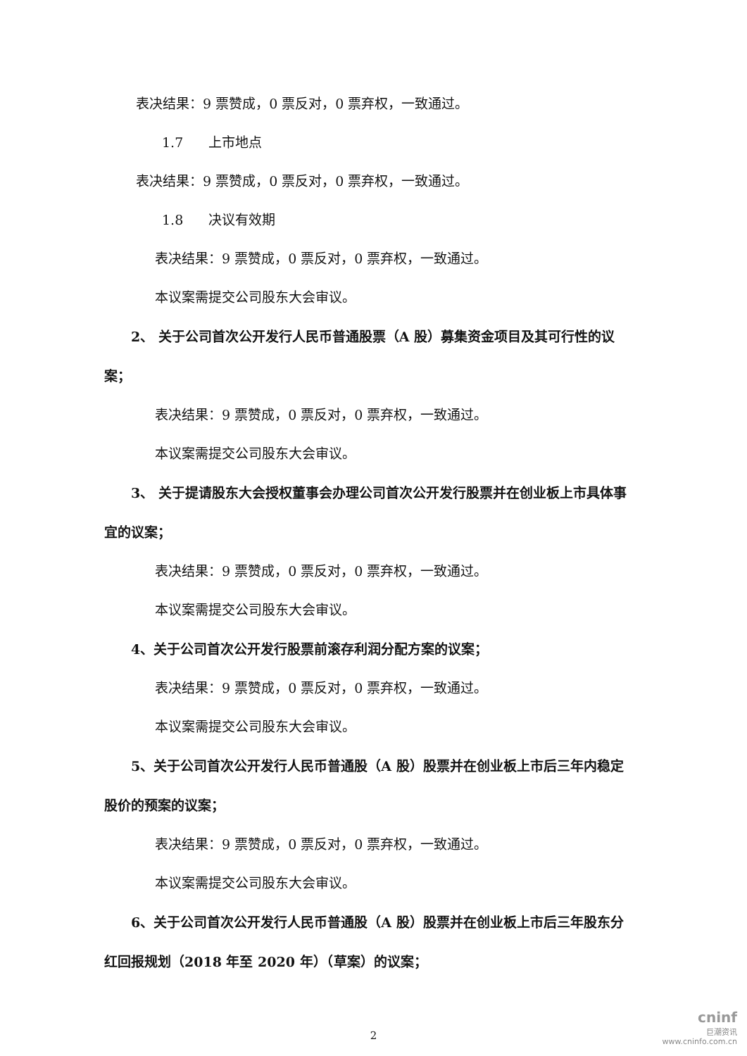表决结果：9 票赞成，0 票反对，0 票弃权，一致通过。
1.7 上市地点
表决结果：9 票赞成，0 票反对，0 票弃权，一致通过。
1.8 决议有效期
表决结果：9 票赞成，0 票反对，0 票弃权，一致通过。
本议案需提交公司股东大会审议。
2、 关于公司首次公开发行人民币普通股票（A 股）募集资金项目及其可行性的议案；
表决结果：9 票赞成，0 票反对，0 票弃权，一致通过。
本议案需提交公司股东大会审议。
3、 关于提请股东大会授权董事会办理公司首次公开发行股票并在创业板上市具体事宜的议案；
表决结果：9 票赞成，0 票反对，0 票弃权，一致通过。
本议案需提交公司股东大会审议。
4、关于公司首次公开发行股票前滚存利润分配方案的议案；
表决结果：9 票赞成，0 票反对，0 票弃权，一致通过。
本议案需提交公司股东大会审议。
5、关于公司首次公开发行人民币普通股（A 股）股票并在创业板上市后三年内稳定股价的预案的议案；
表决结果：9 票赞成，0 票反对，0 票弃权，一致通过。
本议案需提交公司股东大会审议。
6、关于公司首次公开发行人民币普通股（A 股）股票并在创业板上市后三年股东分红回报规划（2018 年至 2020 年）（草案）的议案；
2
cninf
巨潮资讯
www.cninfo.com.cn